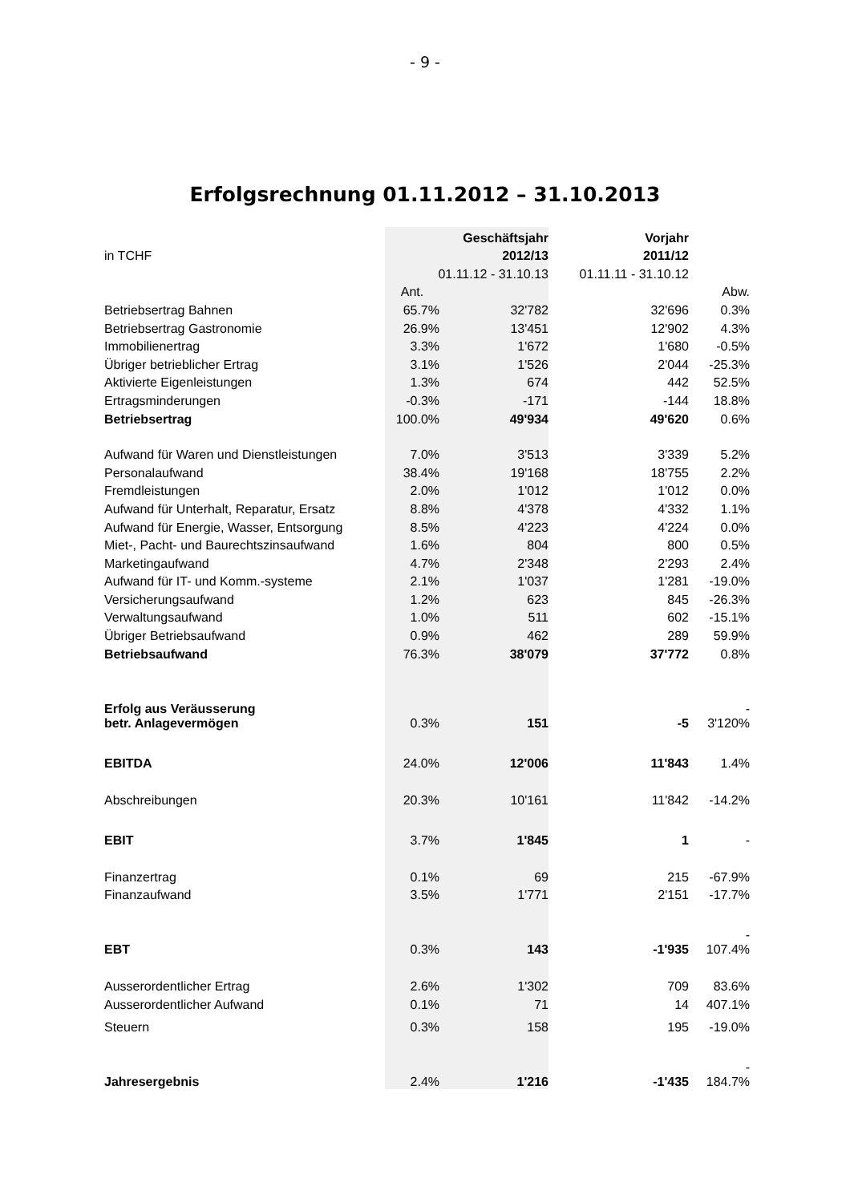- 9 -
Erfolgsrechnung 01.11.2012 – 31.10.2013
| | | Geschäftsjahr | Vorjahr | |
| in TCHF | | 2012/13 | 2011/12 | |
| | 01.11.12 - 31.10.13 | | 01.11.11 - 31.10.12 | |
| | Ant. | | | Abw. |
| Betriebsertrag Bahnen | 65.7% | 32'782 | 32'696 | 0.3% |
| Betriebsertrag Gastronomie | 26.9% | 13'451 | 12'902 | 4.3% |
| Immobilienertrag | 3.3% | 1'672 | 1'680 | -0.5% |
| Übriger betrieblicher Ertrag | 3.1% | 1'526 | 2'044 | -25.3% |
| Aktivierte Eigenleistungen | 1.3% | 674 | 442 | 52.5% |
| Ertragsminderungen | -0.3% | -171 | -144 | 18.8% |
| Betriebsertrag | 100.0% | 49'934 | 49'620 | 0.6% |
| Aufwand für Waren und Dienstleistungen | 7.0% | 3'513 | 3'339 | 5.2% |
| Personalaufwand | 38.4% | 19'168 | 18'755 | 2.2% |
| Fremdleistungen | 2.0% | 1'012 | 1'012 | 0.0% |
| Aufwand für Unterhalt, Reparatur, Ersatz | 8.8% | 4'378 | 4'332 | 1.1% |
| Aufwand für Energie, Wasser, Entsorgung | 8.5% | 4'223 | 4'224 | 0.0% |
| Miet-, Pacht- und Baurechtszinsaufwand | 1.6% | 804 | 800 | 0.5% |
| Marketingaufwand | 4.7% | 2'348 | 2'293 | 2.4% |
| Aufwand für IT- und Komm.-systeme | 2.1% | 1'037 | 1'281 | -19.0% |
| Versicherungsaufwand | 1.2% | 623 | 845 | -26.3% |
| Verwaltungsaufwand | 1.0% | 511 | 602 | -15.1% |
| Übriger Betriebsaufwand | 0.9% | 462 | 289 | 59.9% |
| Betriebsaufwand | 76.3% | 38'079 | 37'772 | 0.8% |
| Erfolg aus Veräusserung betr. Anlagevermögen | 0.3% | 151 | -5 | - 3'120% |
| EBITDA | 24.0% | 12'006 | 11'843 | 1.4% |
| Abschreibungen | 20.3% | 10'161 | 11'842 | -14.2% |
| EBIT | 3.7% | 1'845 | 1 | - |
| Finanzertrag | 0.1% | 69 | 215 | -67.9% |
| Finanzaufwand | 3.5% | 1'771 | 2'151 | -17.7% |
| EBT | 0.3% | 143 | -1'935 | - 107.4% |
| Ausserordentlicher Ertrag | 2.6% | 1'302 | 709 | 83.6% |
| Ausserordentlicher Aufwand | 0.1% | 71 | 14 | 407.1% |
| Steuern | 0.3% | 158 | 195 | -19.0% |
| Jahresergebnis | 2.4% | 1'216 | -1'435 | - 184.7% |